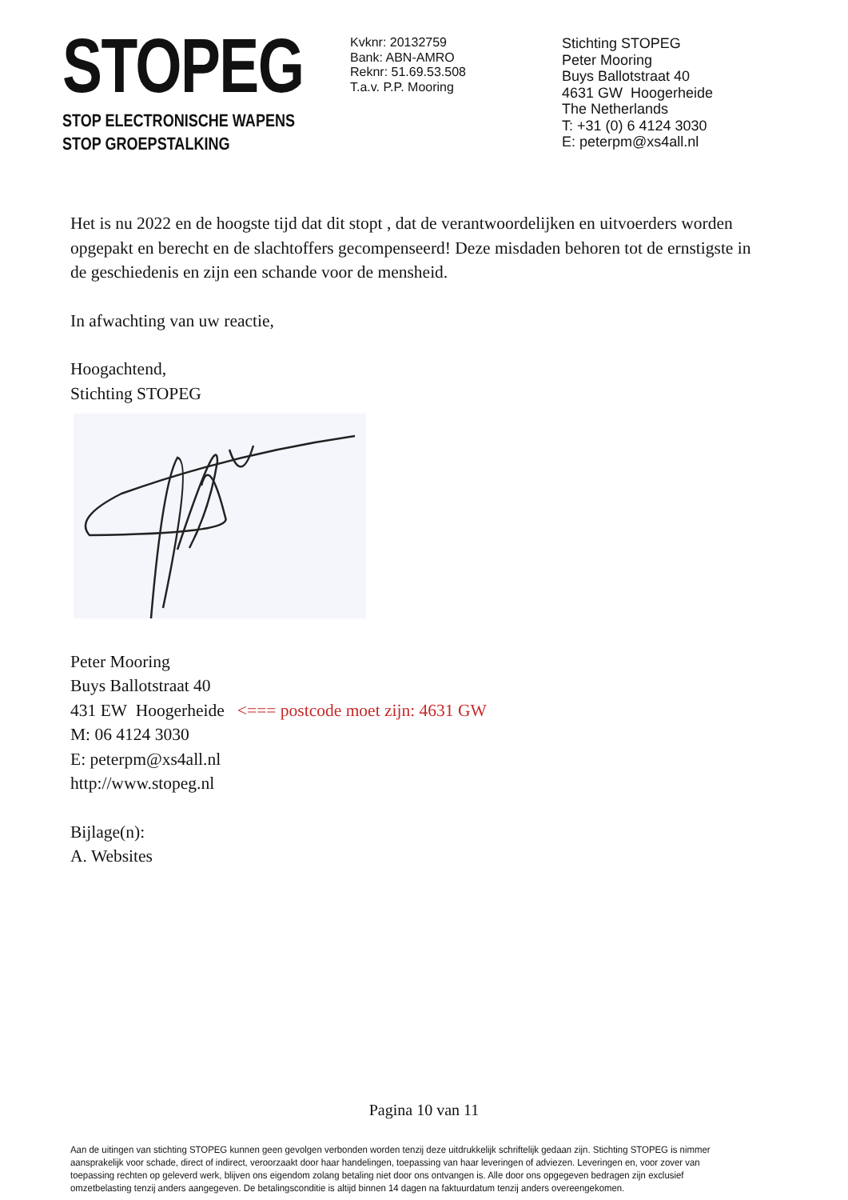STOPEG
STOP ELECTRONISCHE WAPENS
STOP GROEPSTALKING
Kvknr: 20132759
Bank: ABN-AMRO
Reknr: 51.69.53.508
T.a.v. P.P. Mooring
Stichting STOPEG
Peter Mooring
Buys Ballotstraat 40
4631 GW Hoogerheide
The Netherlands
T: +31 (0) 6 4124 3030
E: peterpm@xs4all.nl
Het is nu 2022 en de hoogste tijd dat dit stopt , dat de verantwoordelijken en uitvoerders worden opgepakt en berecht en de slachtoffers gecompenseerd! Deze misdaden behoren tot de ernstigste in de geschiedenis en zijn een schande voor de mensheid.
In afwachting van uw reactie,
Hoogachtend,
Stichting STOPEG
Peter Mooring
Buys Ballotstraat 40
431 EW Hoogerheide <=== postcode moet zijn: 4631 GW
M: 06 4124 3030
E: peterpm@xs4all.nl
http://www.stopeg.nl
Bijlage(n):
A. Websites
Pagina 10 van 11
Aan de uitingen van stichting STOPEG kunnen geen gevolgen verbonden worden tenzij deze uitdrukkelijk schriftelijk gedaan zijn. Stichting STOPEG is nimmer aansprakelijk voor schade, direct of indirect, veroorzaakt door haar handelingen, toepassing van haar leveringen of adviezen. Leveringen en, voor zover van toepassing rechten op geleverd werk, blijven ons eigendom zolang betaling niet door ons ontvangen is. Alle door ons opgegeven bedragen zijn exclusief omzetbelasting tenzij anders aangegeven. De betalingsconditie is altijd binnen 14 dagen na faktuurdatum tenzij anders overeengekomen.